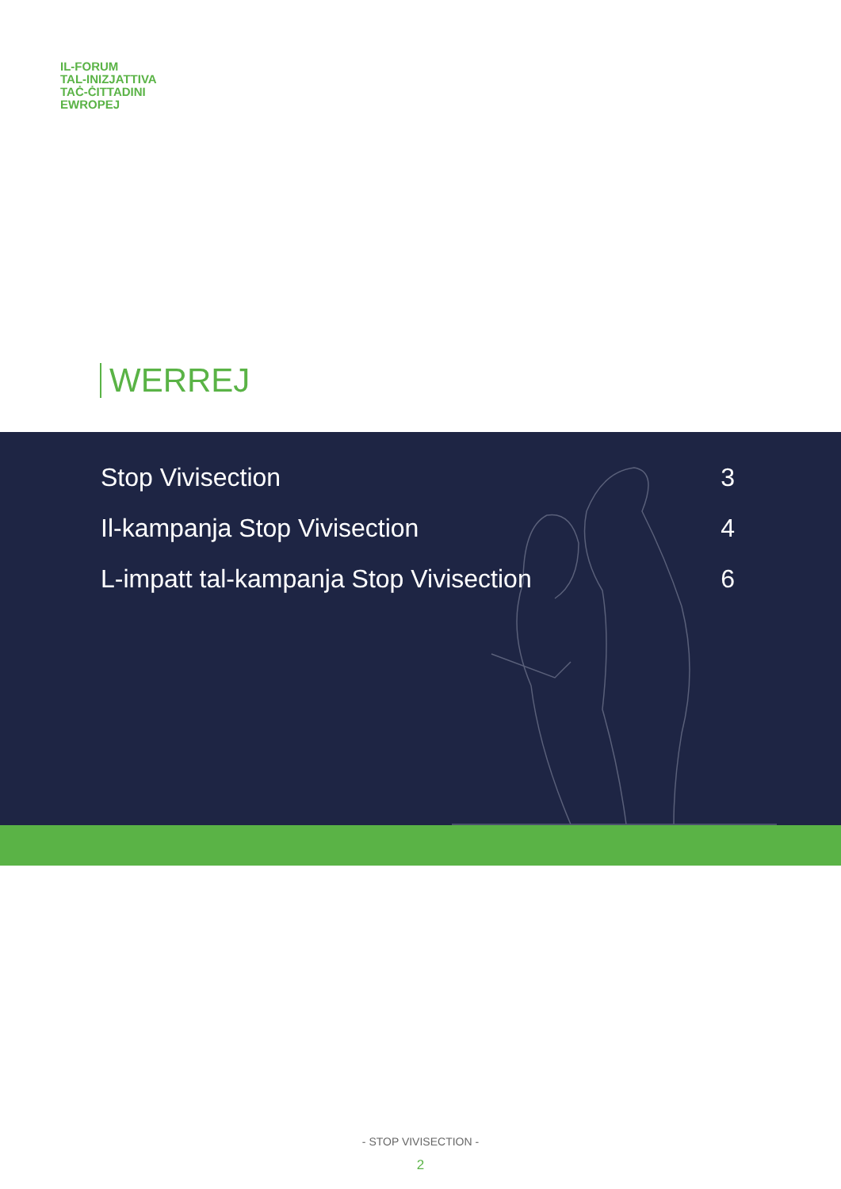IL-FORUM
TAL-INIZJATTIVA
TAĊ-ĊITTADINI
EWROPEJ
WERREJ
Stop Vivisection 3
Il-kampanja Stop Vivisection 4
L-impatt tal-kampanja Stop Vivisection 6
- STOP VIVISECTION -
2